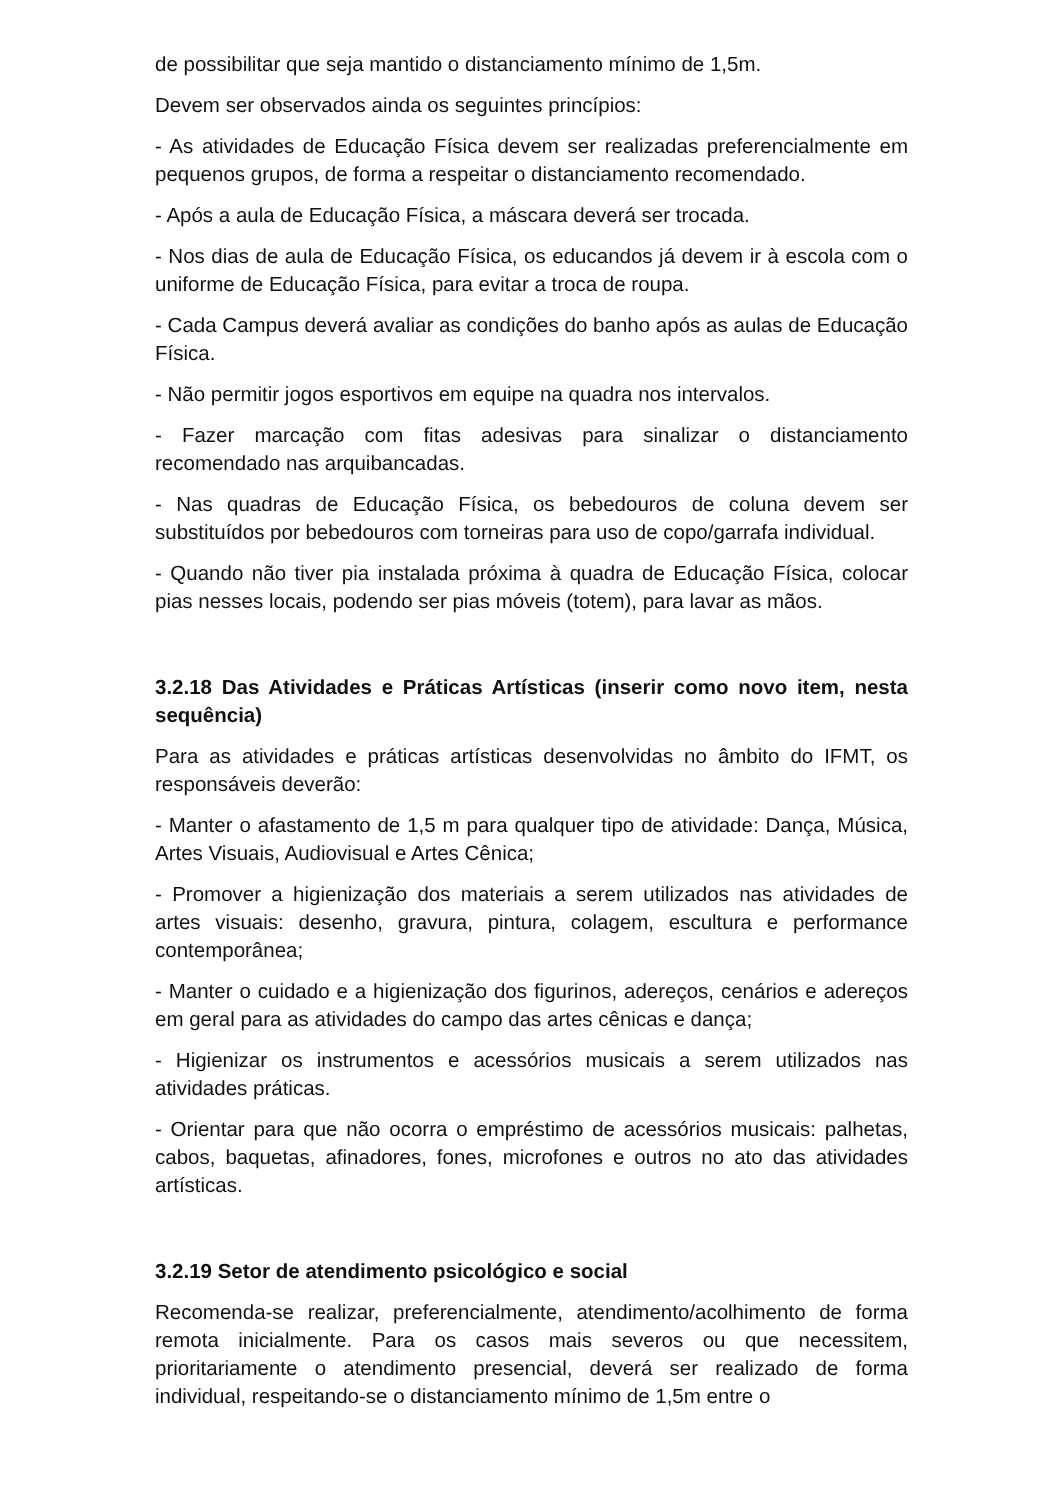de possibilitar que seja mantido o distanciamento mínimo de 1,5m.
Devem ser observados ainda os seguintes princípios:
- As atividades de Educação Física devem ser realizadas preferencialmente em pequenos grupos, de forma a respeitar o distanciamento recomendado.
- Após a aula de Educação Física, a máscara deverá ser trocada.
- Nos dias de aula de Educação Física, os educandos já devem ir à escola com o uniforme de Educação Física, para evitar a troca de roupa.
- Cada Campus deverá avaliar as condições do banho após as aulas de Educação Física.
- Não permitir jogos esportivos em equipe na quadra nos intervalos.
- Fazer marcação com fitas adesivas para sinalizar o distanciamento recomendado nas arquibancadas.
- Nas quadras de Educação Física, os bebedouros de coluna devem ser substituídos por bebedouros com torneiras para uso de copo/garrafa individual.
- Quando não tiver pia instalada próxima à quadra de Educação Física, colocar pias nesses locais, podendo ser pias móveis (totem), para lavar as mãos.
3.2.18 Das Atividades e Práticas Artísticas (inserir como novo item, nesta sequência)
Para as atividades e práticas artísticas desenvolvidas no âmbito do IFMT, os responsáveis deverão:
- Manter o afastamento de 1,5 m para qualquer tipo de atividade: Dança, Música, Artes Visuais, Audiovisual e Artes Cênica;
- Promover a higienização dos materiais a serem utilizados nas atividades de artes visuais: desenho, gravura, pintura, colagem, escultura e performance contemporânea;
- Manter o cuidado e a higienização dos figurinos, adereços, cenários e adereços em geral para as atividades do campo das artes cênicas e dança;
- Higienizar os instrumentos e acessórios musicais a serem utilizados nas atividades práticas.
- Orientar para que não ocorra o empréstimo de acessórios musicais: palhetas, cabos, baquetas, afinadores, fones, microfones e outros no ato das atividades artísticas.
3.2.19 Setor de atendimento psicológico e social
Recomenda-se realizar, preferencialmente, atendimento/acolhimento de forma remota inicialmente. Para os casos mais severos ou que necessitem, prioritariamente o atendimento presencial, deverá ser realizado de forma individual, respeitando-se o distanciamento mínimo de 1,5m entre o